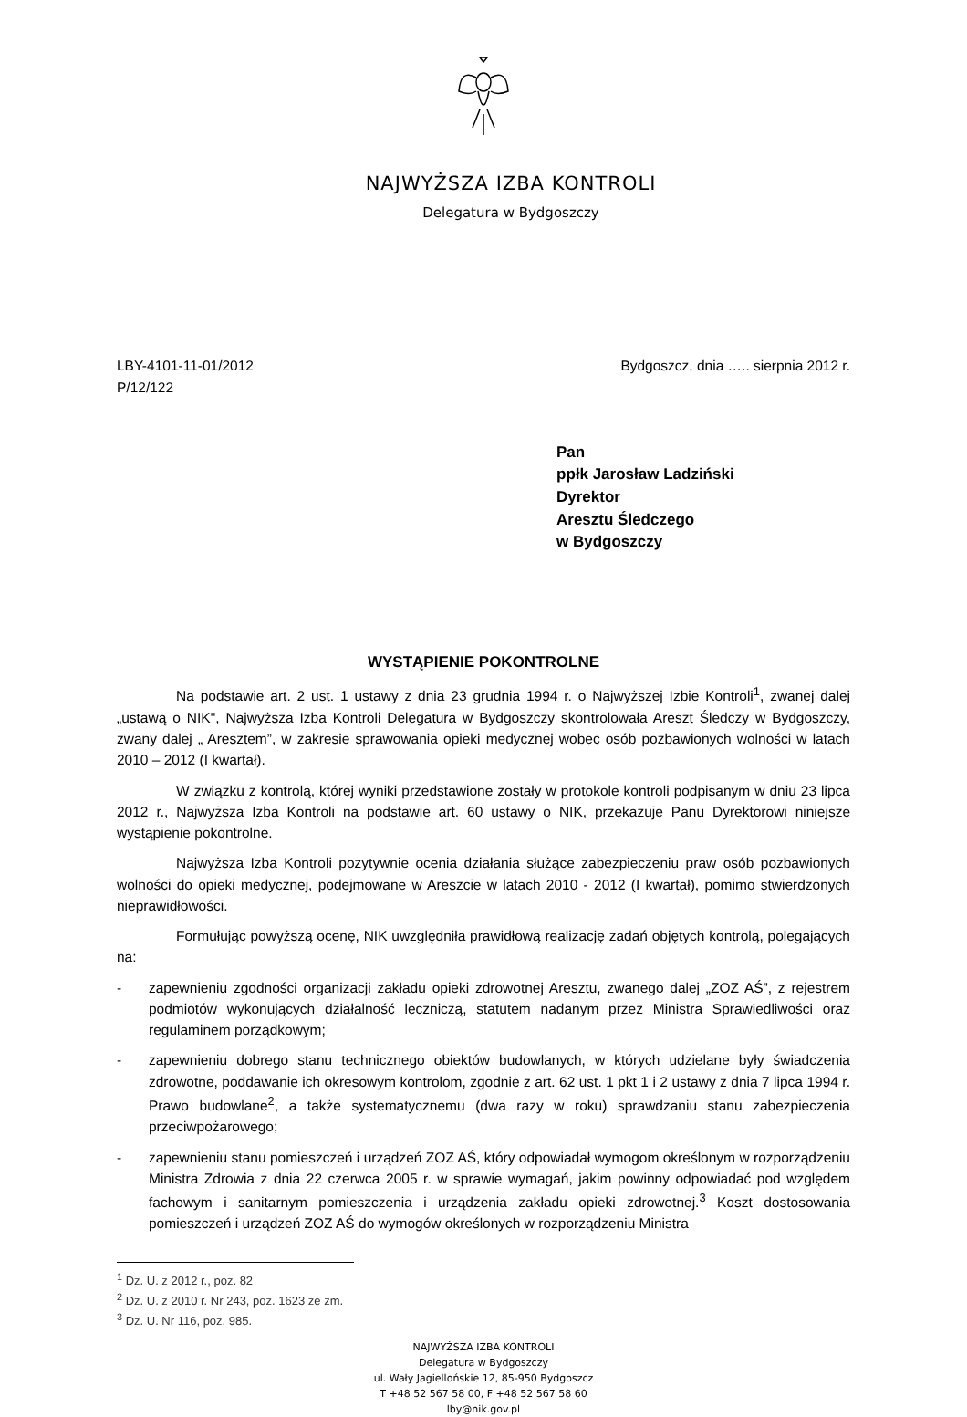NAJWYŻSZA IZBA KONTROLI
Delegatura w Bydgoszczy
LBY-4101-11-01/2012
P/12/122
Bydgoszcz, dnia ….. sierpnia 2012 r.
Pan
ppłk Jarosław Ladziński
Dyrektor
Aresztu Śledczego
w Bydgoszczy
WYSTĄPIENIE POKONTROLNE
Na podstawie art. 2 ust. 1 ustawy z dnia 23 grudnia 1994 r. o Najwyższej Izbie Kontroli<sup>1</sup>, zwanej dalej „ustawą o NIK", Najwyższa Izba Kontroli Delegatura w Bydgoszczy skontrolowała Areszt Śledczy w Bydgoszczy, zwany dalej „ Aresztem”, w zakresie sprawowania opieki medycznej wobec osób pozbawionych wolności w latach 2010 – 2012 (I kwartał).
W związku z kontrolą, której wyniki przedstawione zostały w protokole kontroli podpisanym w dniu 23 lipca 2012 r., Najwyższa Izba Kontroli na podstawie art. 60 ustawy o NIK, przekazuje Panu Dyrektorowi niniejsze wystąpienie pokontrolne.
Najwyższa Izba Kontroli pozytywnie ocenia działania służące zabezpieczeniu praw osób pozbawionych wolności do opieki medycznej, podejmowane w Areszcie w latach 2010 - 2012 (I kwartał), pomimo stwierdzonych nieprawidłowości.
Formułując powyższą ocenę, NIK uwzględniła prawidłową realizację zadań objętych kontrolą, polegających na:
- zapewnieniu zgodności organizacji zakładu opieki zdrowotnej Aresztu, zwanego dalej „ZOZ AŚ”, z rejestrem podmiotów wykonujących działalność leczniczą, statutem nadanym przez Ministra Sprawiedliwości oraz regulaminem porządkowym;
- zapewnieniu dobrego stanu technicznego obiektów budowlanych, w których udzielane były świadczenia zdrowotne, poddawanie ich okresowym kontrolom, zgodnie z art. 62 ust. 1 pkt 1 i 2 ustawy z dnia 7 lipca 1994 r. Prawo budowlane<sup>2</sup>, a także systematycznemu (dwa razy w roku) sprawdzaniu stanu zabezpieczenia przeciwpożarowego;
- zapewnieniu stanu pomieszczeń i urządzeń ZOZ AŚ, który odpowiadał wymogom określonym w rozporządzeniu Ministra Zdrowia z dnia 22 czerwca 2005 r. w sprawie wymagań, jakim powinny odpowiadać pod względem fachowym i sanitarnym pomieszczenia i urządzenia zakładu opieki zdrowotnej.<sup>3</sup> Koszt dostosowania pomieszczeń i urządzeń ZOZ AŚ do wymogów określonych w rozporządzeniu Ministra
<sup>1</sup> Dz. U. z 2012 r., poz. 82
<sup>2</sup> Dz. U. z 2010 r. Nr 243, poz. 1623 ze zm.
<sup>3</sup> Dz. U. Nr 116, poz. 985.
NAJWYŻSZA IZBA KONTROLI
Delegatura w Bydgoszczy
ul. Wały Jagiellońskie 12, 85-950 Bydgoszcz
T +48 52 567 58 00, F +48 52 567 58 60
lby@nik.gov.pl